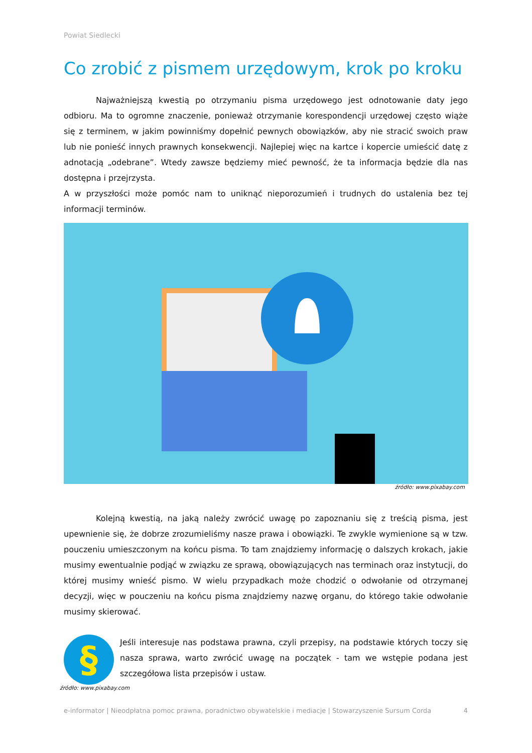Powiat Siedlecki
Co zrobić z pismem urzędowym, krok po kroku
Najważniejszą kwestią po otrzymaniu pisma urzędowego jest odnotowanie daty jego odbioru. Ma to ogromne znaczenie, ponieważ otrzymanie korespondencji urzędowej często wiąże się z terminem, w jakim powinniśmy dopełnić pewnych obowiązków, aby nie stracić swoich praw lub nie ponieść innych prawnych konsekwencji. Najlepiej więc na kartce i kopercie umieścić datę z adnotacją „odebrane”. Wtedy zawsze będziemy mieć pewność, że ta informacja będzie dla nas dostępna i przejrzysta.
A w przyszłości może pomóc nam to uniknąć nieporozumień i trudnych do ustalenia bez tej informacji terminów.
źródło: www.pixabay.com
Kolejną kwestią, na jaką należy zwrócić uwagę po zapoznaniu się z treścią pisma, jest upewnienie się, że dobrze zrozumieliśmy nasze prawa i obowiązki. Te zwykle wymienione są w tzw. pouczeniu umieszczonym na końcu pisma. To tam znajdziemy informację o dalszych krokach, jakie musimy ewentualnie podjąć w związku ze sprawą, obowiązujących nas terminach oraz instytucji, do której musimy wnieść pismo. W wielu przypadkach może chodzić o odwołanie od otrzymanej decyzji, więc w pouczeniu na końcu pisma znajdziemy nazwę organu, do którego takie odwołanie musimy skierować.
§
Jeśli interesuje nas podstawa prawna, czyli przepisy, na podstawie których toczy się nasza sprawa, warto zwrócić uwagę na początek - tam we wstępie podana jest szczegółowa lista przepisów i ustaw.
źródło: www.pixabay.com
e-informator | Nieodpłatna pomoc prawna, poradnictwo obywatelskie i mediacje | Stowarzyszenie Sursum Corda 4